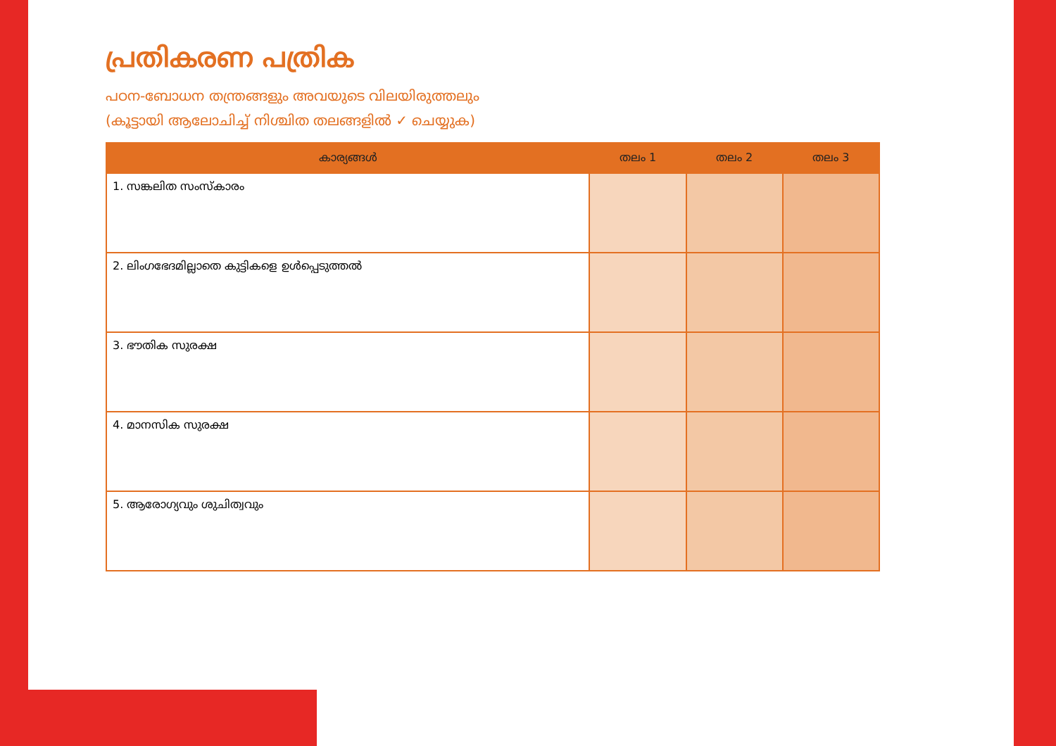പ്രതികരണ പത്രിക
പഠന-ബോധന തന്ത്രങ്ങളും അവയുടെ വിലയിരുത്തലും
(കൂട്ടായി ആലോചിച്ച് നിശ്ചിത തലങ്ങളിൽ ✓ ചെയ്യുക)
| കാര്യങ്ങൾ | തലം 1 | തലം 2 | തലം 3 |
| --- | --- | --- | --- |
| 1. സങ്കലിത സംസ്കാരം | | | |
| 2. ലിംഗഭേദമില്ലാതെ കുട്ടികളെ ഉൾപ്പെടുത്തൽ | | | |
| 3. ഭൗതിക സുരക്ഷ | | | |
| 4. മാനസിക സുരക്ഷ | | | |
| 5. ആരോഗ്യവും ശുചിത്വവും | | | |